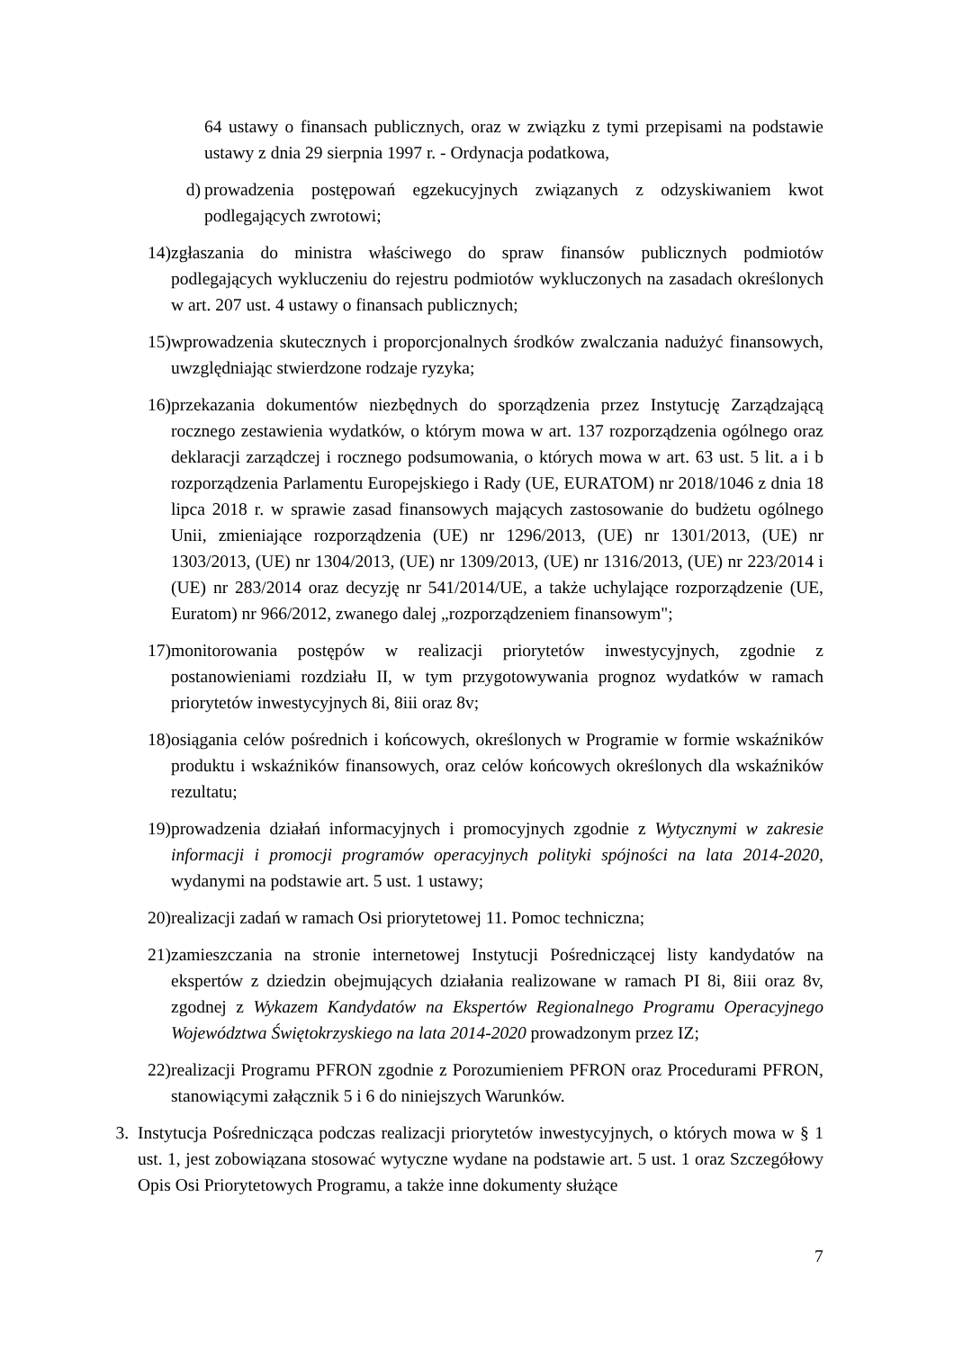64 ustawy o finansach publicznych, oraz w związku z tymi przepisami na podstawie ustawy z dnia 29 sierpnia 1997 r. - Ordynacja podatkowa,
d) prowadzenia postępowań egzekucyjnych związanych z odzyskiwaniem kwot podlegających zwrotowi;
14) zgłaszania do ministra właściwego do spraw finansów publicznych podmiotów podlegających wykluczeniu do rejestru podmiotów wykluczonych na zasadach określonych w art. 207 ust. 4 ustawy o finansach publicznych;
15) wprowadzenia skutecznych i proporcjonalnych środków zwalczania nadużyć finansowych, uwzględniając stwierdzone rodzaje ryzyka;
16) przekazania dokumentów niezbędnych do sporządzenia przez Instytucję Zarządzającą rocznego zestawienia wydatków, o którym mowa w art. 137 rozporządzenia ogólnego oraz deklaracji zarządczej i rocznego podsumowania, o których mowa w art. 63 ust. 5 lit. a i b rozporządzenia Parlamentu Europejskiego i Rady (UE, EURATOM) nr 2018/1046 z dnia 18 lipca 2018 r. w sprawie zasad finansowych mających zastosowanie do budżetu ogólnego Unii, zmieniające rozporządzenia (UE) nr 1296/2013, (UE) nr 1301/2013, (UE) nr 1303/2013, (UE) nr 1304/2013, (UE) nr 1309/2013, (UE) nr 1316/2013, (UE) nr 223/2014 i (UE) nr 283/2014 oraz decyzję nr 541/2014/UE, a także uchylające rozporządzenie (UE, Euratom) nr 966/2012, zwanego dalej „rozporządzeniem finansowym";
17) monitorowania postępów w realizacji priorytetów inwestycyjnych, zgodnie z postanowieniami rozdziału II, w tym przygotowywania prognoz wydatków w ramach priorytetów inwestycyjnych 8i, 8iii oraz 8v;
18) osiągania celów pośrednich i końcowych, określonych w Programie w formie wskaźników produktu i wskaźników finansowych, oraz celów końcowych określonych dla wskaźników rezultatu;
19) prowadzenia działań informacyjnych i promocyjnych zgodnie z Wytycznymi w zakresie informacji i promocji programów operacyjnych polityki spójności na lata 2014-2020, wydanymi na podstawie art. 5 ust. 1 ustawy;
20) realizacji zadań w ramach Osi priorytetowej 11. Pomoc techniczna;
21) zamieszczania na stronie internetowej Instytucji Pośredniczącej listy kandydatów na ekspertów z dziedzin obejmujących działania realizowane w ramach PI 8i, 8iii oraz 8v, zgodnej z Wykazem Kandydatów na Ekspertów Regionalnego Programu Operacyjnego Województwa Świętokrzyskiego na lata 2014-2020 prowadzonym przez IZ;
22) realizacji Programu PFRON zgodnie z Porozumieniem PFRON oraz Procedurami PFRON, stanowiącymi załącznik 5 i 6 do niniejszych Warunków.
3. Instytucja Pośrednicząca podczas realizacji priorytetów inwestycyjnych, o których mowa w § 1 ust. 1, jest zobowiązana stosować wytyczne wydane na podstawie art. 5 ust. 1 oraz Szczegółowy Opis Osi Priorytetowych Programu, a także inne dokumenty służące
7